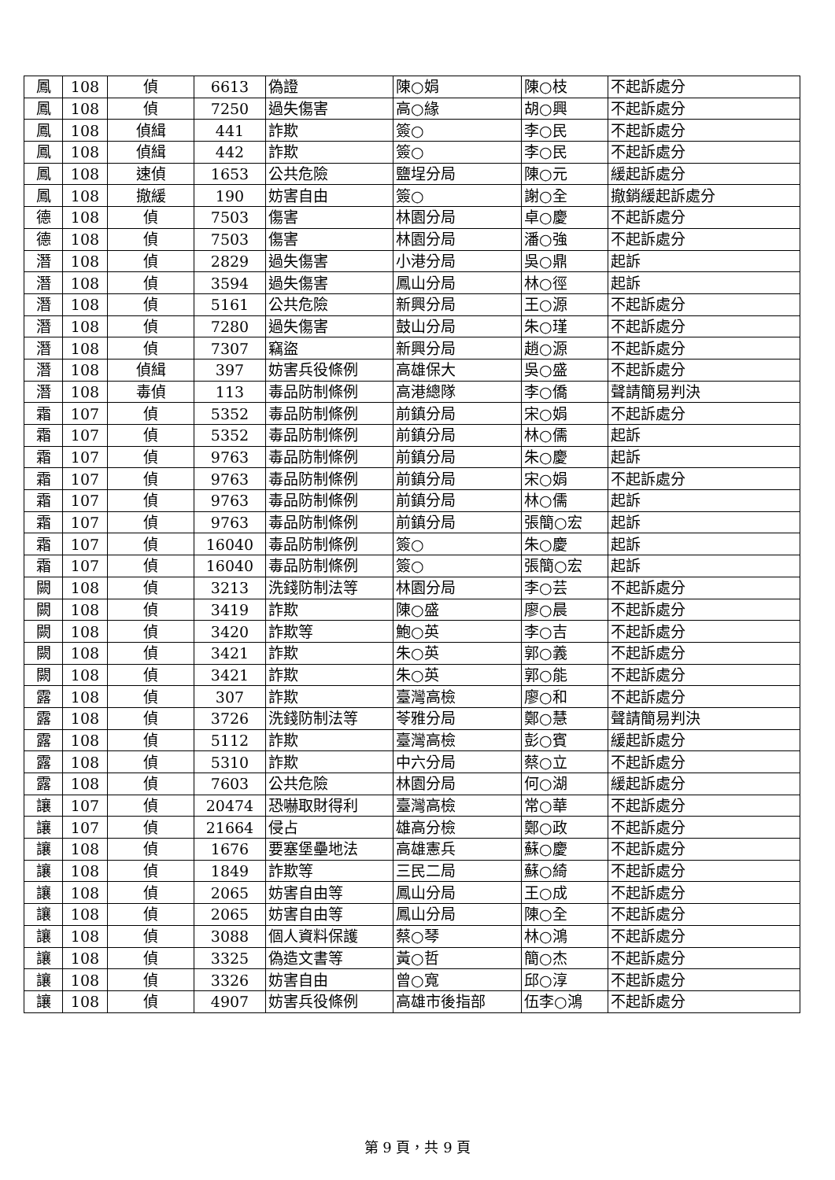| 鳳 | 108 | 偵 | 6613 | 偽證 | 陳○娟 | 陳○枝 | 不起訴處分 |
| 鳳 | 108 | 偵 | 7250 | 過失傷害 | 高○緣 | 胡○興 | 不起訴處分 |
| 鳳 | 108 | 偵緝 | 441 | 詐欺 | 簽○ | 李○民 | 不起訴處分 |
| 鳳 | 108 | 偵緝 | 442 | 詐欺 | 簽○ | 李○民 | 不起訴處分 |
| 鳳 | 108 | 速偵 | 1653 | 公共危險 | 鹽埕分局 | 陳○元 | 緩起訴處分 |
| 鳳 | 108 | 撤緩 | 190 | 妨害自由 | 簽○ | 謝○全 | 撤銷緩起訴處分 |
| 德 | 108 | 偵 | 7503 | 傷害 | 林園分局 | 卓○慶 | 不起訴處分 |
| 德 | 108 | 偵 | 7503 | 傷害 | 林園分局 | 潘○強 | 不起訴處分 |
| 潛 | 108 | 偵 | 2829 | 過失傷害 | 小港分局 | 吳○鼎 | 起訴 |
| 潛 | 108 | 偵 | 3594 | 過失傷害 | 鳳山分局 | 林○徑 | 起訴 |
| 潛 | 108 | 偵 | 5161 | 公共危險 | 新興分局 | 王○源 | 不起訴處分 |
| 潛 | 108 | 偵 | 7280 | 過失傷害 | 鼓山分局 | 朱○瑾 | 不起訴處分 |
| 潛 | 108 | 偵 | 7307 | 竊盜 | 新興分局 | 趙○源 | 不起訴處分 |
| 潛 | 108 | 偵緝 | 397 | 妨害兵役條例 | 高雄保大 | 吳○盛 | 不起訴處分 |
| 潛 | 108 | 毒偵 | 113 | 毒品防制條例 | 高港總隊 | 李○僑 | 聲請簡易判決 |
| 霜 | 107 | 偵 | 5352 | 毒品防制條例 | 前鎮分局 | 宋○娟 | 不起訴處分 |
| 霜 | 107 | 偵 | 5352 | 毒品防制條例 | 前鎮分局 | 林○儒 | 起訴 |
| 霜 | 107 | 偵 | 9763 | 毒品防制條例 | 前鎮分局 | 朱○慶 | 起訴 |
| 霜 | 107 | 偵 | 9763 | 毒品防制條例 | 前鎮分局 | 宋○娟 | 不起訴處分 |
| 霜 | 107 | 偵 | 9763 | 毒品防制條例 | 前鎮分局 | 林○儒 | 起訴 |
| 霜 | 107 | 偵 | 9763 | 毒品防制條例 | 前鎮分局 | 張簡○宏 | 起訴 |
| 霜 | 107 | 偵 | 16040 | 毒品防制條例 | 簽○ | 朱○慶 | 起訴 |
| 霜 | 107 | 偵 | 16040 | 毒品防制條例 | 簽○ | 張簡○宏 | 起訴 |
| 闕 | 108 | 偵 | 3213 | 洗錢防制法等 | 林園分局 | 李○芸 | 不起訴處分 |
| 闕 | 108 | 偵 | 3419 | 詐欺 | 陳○盛 | 廖○晨 | 不起訴處分 |
| 闕 | 108 | 偵 | 3420 | 詐欺等 | 鮑○英 | 李○吉 | 不起訴處分 |
| 闕 | 108 | 偵 | 3421 | 詐欺 | 朱○英 | 郭○義 | 不起訴處分 |
| 闕 | 108 | 偵 | 3421 | 詐欺 | 朱○英 | 郭○能 | 不起訴處分 |
| 露 | 108 | 偵 | 307 | 詐欺 | 臺灣高檢 | 廖○和 | 不起訴處分 |
| 露 | 108 | 偵 | 3726 | 洗錢防制法等 | 苓雅分局 | 鄭○慧 | 聲請簡易判決 |
| 露 | 108 | 偵 | 5112 | 詐欺 | 臺灣高檢 | 彭○賓 | 緩起訴處分 |
| 露 | 108 | 偵 | 5310 | 詐欺 | 中六分局 | 蔡○立 | 不起訴處分 |
| 露 | 108 | 偵 | 7603 | 公共危險 | 林園分局 | 何○湖 | 緩起訴處分 |
| 讓 | 107 | 偵 | 20474 | 恐嚇取財得利 | 臺灣高檢 | 常○華 | 不起訴處分 |
| 讓 | 107 | 偵 | 21664 | 侵占 | 雄高分檢 | 鄭○政 | 不起訴處分 |
| 讓 | 108 | 偵 | 1676 | 要塞堡壘地法 | 高雄憲兵 | 蘇○慶 | 不起訴處分 |
| 讓 | 108 | 偵 | 1849 | 詐欺等 | 三民二局 | 蘇○綺 | 不起訴處分 |
| 讓 | 108 | 偵 | 2065 | 妨害自由等 | 鳳山分局 | 王○成 | 不起訴處分 |
| 讓 | 108 | 偵 | 2065 | 妨害自由等 | 鳳山分局 | 陳○全 | 不起訴處分 |
| 讓 | 108 | 偵 | 3088 | 個人資料保護 | 蔡○琴 | 林○鴻 | 不起訴處分 |
| 讓 | 108 | 偵 | 3325 | 偽造文書等 | 黃○哲 | 簡○杰 | 不起訴處分 |
| 讓 | 108 | 偵 | 3326 | 妨害自由 | 曾○寬 | 邱○淳 | 不起訴處分 |
| 讓 | 108 | 偵 | 4907 | 妨害兵役條例 | 高雄市後指部 | 伍李○鴻 | 不起訴處分 |
第 9 頁，共 9 頁